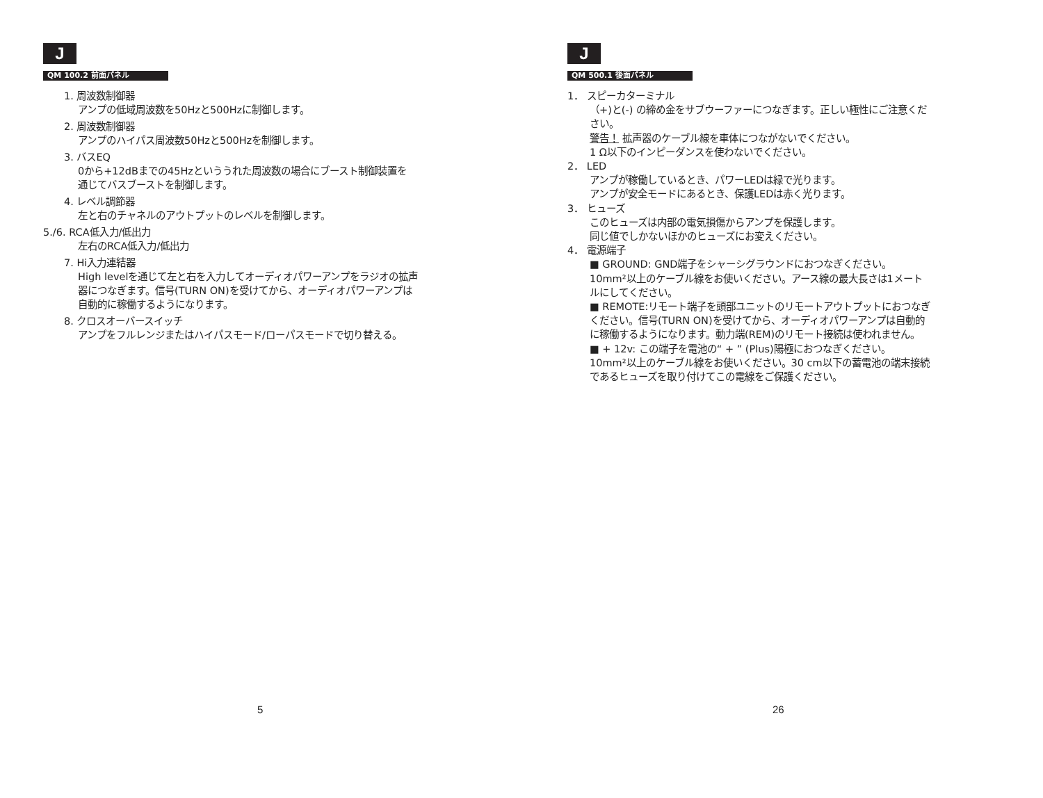J
QM 100.2 前面パネル
1. 周波数制御器
アンプの低域周波数を50Hzと500Hzに制御します。
2. 周波数制御器
アンプのハイパス周波数50Hzと500Hzを制御します。
3. バスEQ
0から+12dBまでの45Hzといううれた周波数の場合にブースト制御装置を
通じてバスブーストを制御します。
4. レベル調節器
左と右のチャネルのアウトプットのレベルを制御します。
5./6. RCA低入力/低出力
左右のRCA低入力/低出力
7. Hi入力連結器
High levelを通じて左と右を入力してオーディオパワーアンプをラジオの拡声
器につなぎます。信号(TURN ON)を受けてから、オーディオパワーアンプは
自動的に稼働するようになります。
8. クロスオーバースイッチ
アンプをフルレンジまたはハイパスモード/ローパスモードで切り替える。
5
J
QM 500.1 後面パネル
1． スピーカターミナル
（+)と(-) の締め金をサブウーファーにつなぎます。正しい極性にご注意くだ
さい。
警告！ 拡声器のケーブル線を車体につながないでください。
1 Ω以下のインピーダンスを使わないでください。
2． LED
アンプが稼働しているとき、パワーLEDは緑で光ります。
アンプが安全モードにあるとき、保護LEDは赤く光ります。
3． ヒューズ
このヒューズは内部の電気損傷からアンプを保護します。
同じ値でしかないほかのヒューズにお変えください。
4． 電源端子
■ GROUND: GND端子をシャーシグラウンドにおつなぎください。
10mm²以上のケーブル線をお使いください。アース線の最大長さは1メート
ルにしてください。
■ REMOTE:リモート端子を頭部ユニットのリモートアウトプットにおつなぎ
ください。信号(TURN ON)を受けてから、オーディオパワーアンプは自動的
に稼働するようになります。動力端(REM)のリモート接続は使われません。
■ + 12v: この端子を電池の“ + ” (Plus)陽極におつなぎください。
10mm²以上のケーブル線をお使いください。30 cm以下の蓄電池の端末接続
であるヒューズを取り付けてこの電線をご保護ください。
26